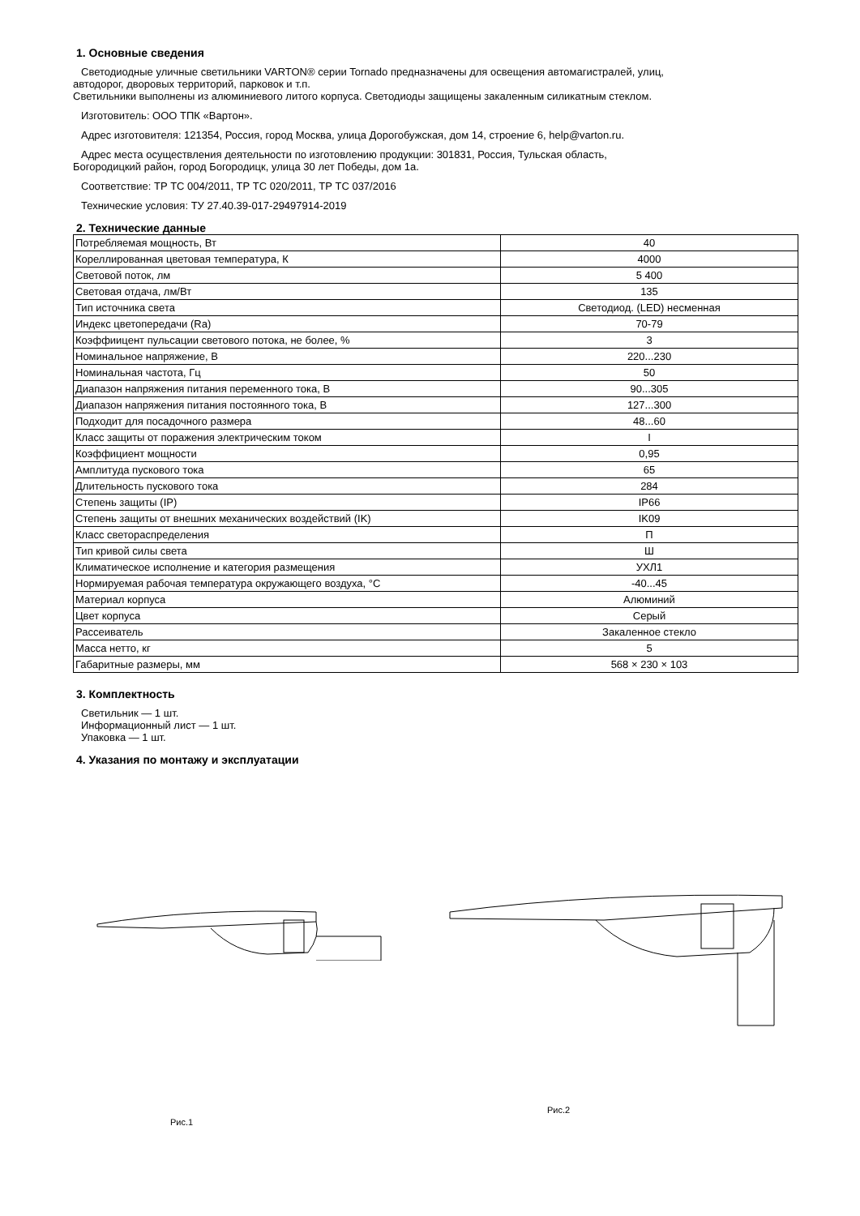1. Основные сведения
Светодиодные уличные светильники VARTON® серии Tornado предназначены для освещения автомагистралей, улиц,
автодорог, дворовых территорий, парковок и т.п.
Светильники выполнены из алюминиевого литого корпуса. Светодиоды защищены закаленным силикатным стеклом.
Изготовитель: ООО ТПК «Вартон».
Адрес изготовителя: 121354, Россия, город Москва, улица Дорогобужская, дом 14, строение 6, help@varton.ru.
Адрес места осуществления деятельности по изготовлению продукции: 301831, Россия, Тульская область,
Богородицкий район, город Богородицк, улица 30 лет Победы, дом 1а.
Соответствие: ТР ТС 004/2011, ТР ТС 020/2011, ТР ТС 037/2016
Технические условия: ТУ 27.40.39-017-29497914-2019
2. Технические данные
| Потребляемая мощность, Вт | 40 |
| Кореллированная цветовая температура, К | 4000 |
| Световой поток, лм | 5 400 |
| Световая отдача, лм/Вт | 135 |
| Тип источника света | Светодиод. (LED) несменная |
| Индекс цветопередачи (Ra) | 70-79 |
| Коэффиицент пульсации светового потока, не более, % | 3 |
| Номинальное напряжение, В | 220...230 |
| Номинальная частота, Гц | 50 |
| Диапазон напряжения питания переменного тока, В | 90...305 |
| Диапазон напряжения питания постоянного тока, В | 127...300 |
| Подходит для посадочного размера | 48...60 |
| Класс защиты от поражения электрическим током | I |
| Коэффициент мощности | 0,95 |
| Амплитуда пускового тока | 65 |
| Длительность пускового тока | 284 |
| Степень защиты (IP) | IP66 |
| Степень защиты от внешних механических воздействий (IK) | IK09 |
| Класс светораспределения | П |
| Тип кривой силы света | Ш |
| Климатическое исполнение и категория размещения | УХЛ1 |
| Нормируемая рабочая температура окружающего воздуха, °С | -40...45 |
| Материал корпуса | Алюминий |
| Цвет корпуса | Серый |
| Рассеиватель | Закаленное стекло |
| Масса нетто, кг | 5 |
| Габаритные размеры, мм | 568 × 230 × 103 |
3. Комплектность
Светильник — 1 шт.
Информационный лист — 1 шт.
Упаковка — 1 шт.
4. Указания по монтажу и эксплуатации
Рис.1
Рис.2